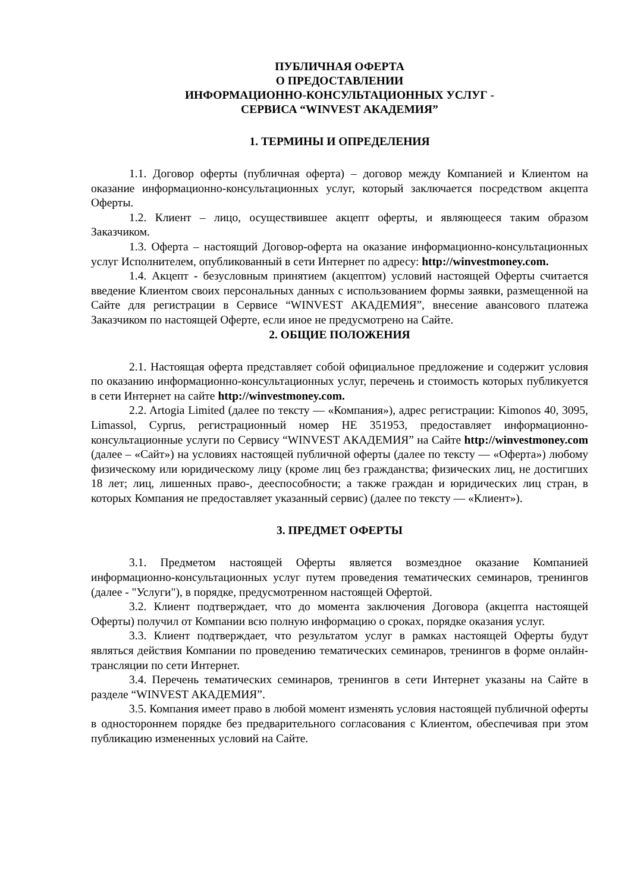ПУБЛИЧНАЯ ОФЕРТА
О ПРЕДОСТАВЛЕНИИ
ИНФОРМАЦИОННО-КОНСУЛЬТАЦИОННЫХ УСЛУГ -
СЕРВИСА “WINVEST АКАДЕМИЯ”
1. ТЕРМИНЫ И ОПРЕДЕЛЕНИЯ
1.1. Договор оферты (публичная оферта) – договор между Компанией и Клиентом на оказание информационно-консультационных услуг, который заключается посредством акцепта Оферты.
1.2. Клиент – лицо, осуществившее акцепт оферты, и являющееся таким образом Заказчиком.
1.3. Оферта – настоящий Договор-оферта на оказание информационно-консультационных услуг Исполнителем, опубликованный в сети Интернет по адресу: http://winvestmoney.com.
1.4. Акцепт - безусловным принятием (акцептом) условий настоящей Оферты считается введение Клиентом своих персональных данных с использованием формы заявки, размещенной на Сайте для регистрации в Сервисе “WINVEST АКАДЕМИЯ”, внесение авансового платежа Заказчиком по настоящей Оферте, если иное не предусмотрено на Сайте.
2. ОБЩИЕ ПОЛОЖЕНИЯ
2.1. Настоящая оферта представляет собой официальное предложение и содержит условия по оказанию информационно-консультационных услуг, перечень и стоимость которых публикуется в сети Интернет на сайте http://winvestmoney.com.
2.2. Artogia Limited (далее по тексту — «Компания»), адрес регистрации: Kimonos 40, 3095, Limassol, Cyprus, регистрационный номер HE 351953, предоставляет информационно-консультационные услуги по Сервису “WINVEST АКАДЕМИЯ” на Сайте http://winvestmoney.com (далее – «Сайт») на условиях настоящей публичной оферты (далее по тексту — «Оферта») любому физическому или юридическому лицу (кроме лиц без гражданства; физических лиц, не достигших 18 лет; лиц, лишенных право-, дееспособности; а также граждан и юридических лиц стран, в которых Компания не предоставляет указанный сервис) (далее по тексту — «Клиент»).
3. ПРЕДМЕТ ОФЕРТЫ
3.1. Предметом настоящей Оферты является возмездное оказание Компанией информационно-консультационных услуг путем проведения тематических семинаров, тренингов (далее - "Услуги"), в порядке, предусмотренном настоящей Офертой.
3.2. Клиент подтверждает, что до момента заключения Договора (акцепта настоящей Оферты) получил от Компании всю полную информацию о сроках, порядке оказания услуг.
3.3. Клиент подтверждает, что результатом услуг в рамках настоящей Оферты будут являться действия Компании по проведению тематических семинаров, тренингов в форме онлайн-трансляции по сети Интернет.
3.4. Перечень тематических семинаров, тренингов в сети Интернет указаны на Сайте в разделе “WINVEST АКАДЕМИЯ”.
3.5. Компания имеет право в любой момент изменять условия настоящей публичной оферты в одностороннем порядке без предварительного согласования с Клиентом, обеспечивая при этом публикацию измененных условий на Сайте.